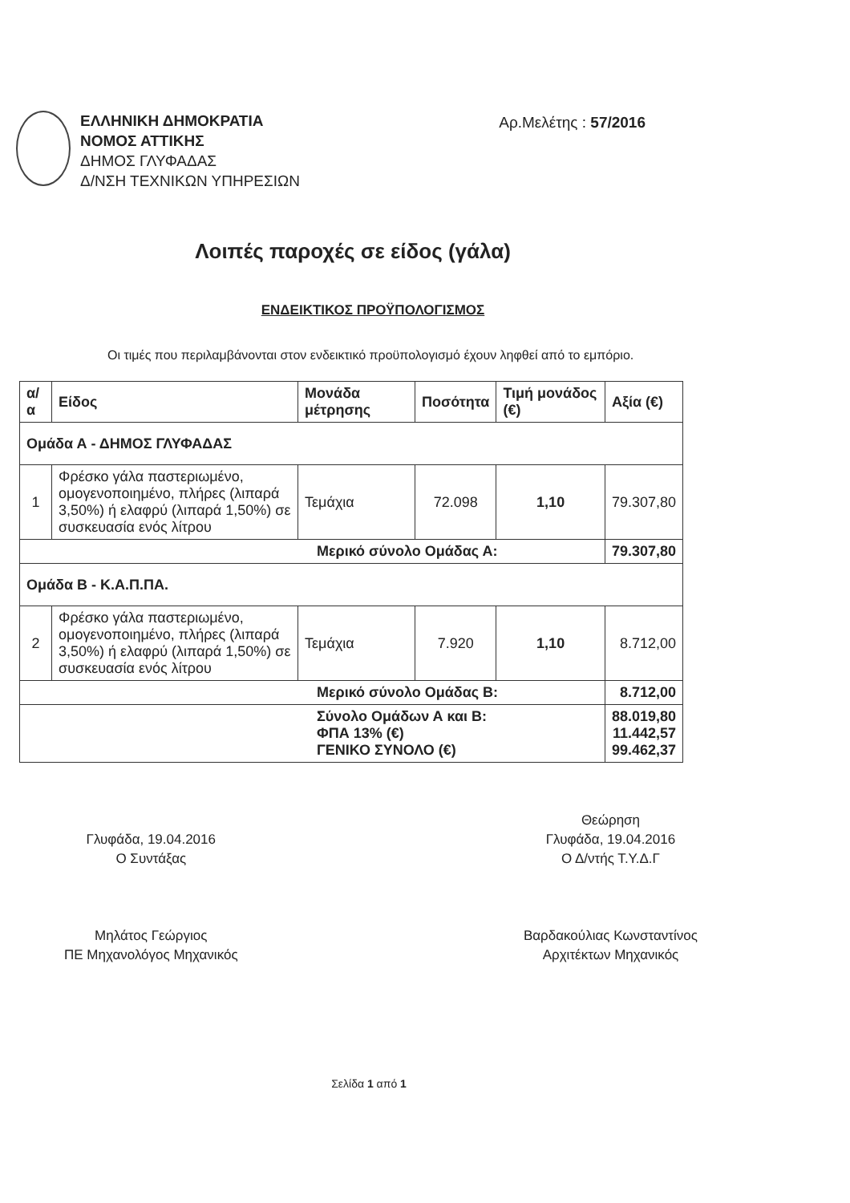ΕΛΛΗΝΙΚΗ ΔΗΜΟΚΡΑΤΙΑ
ΝΟΜΟΣ ΑΤΤΙΚΗΣ
ΔΗΜΟΣ ΓΛΥΦΑΔΑΣ
Δ/ΝΣΗ ΤΕΧΝΙΚΩΝ ΥΠΗΡΕΣΙΩΝ
Αρ.Μελέτης : 57/2016
Λοιπές παροχές σε είδος (γάλα)
ΕΝΔΕΙΚΤΙΚΟΣ ΠΡΟΫΠΟΛΟΓΙΣΜΟΣ
Οι τιμές που περιλαμβάνονται στον ενδεικτικό προϋπολογισμό έχουν ληφθεί από το εμπόριο.
| α/α | Είδος | Μονάδα μέτρησης | Ποσότητα | Τιμή μονάδος (€) | Αξία (€) |
| --- | --- | --- | --- | --- | --- |
| Ομάδα Α - ΔΗΜΟΣ ΓΛΥΦΑΔΑΣ | | | | | |
| 1 | Φρέσκο γάλα παστεριωμένο, ομογενοποιημένο, πλήρες (λιπαρά 3,50%) ή ελαφρύ (λιπαρά 1,50%) σε συσκευασία ενός λίτρου | Τεμάχια | 72.098 | 1,10 | 79.307,80 |
| Μερικό σύνολο Ομάδας Α: | | | | | 79.307,80 |
| Ομάδα Β - Κ.Α.Π.ΠΑ. | | | | | |
| 2 | Φρέσκο γάλα παστεριωμένο, ομογενοποιημένο, πλήρες (λιπαρά 3,50%) ή ελαφρύ (λιπαρά 1,50%) σε συσκευασία ενός λίτρου | Τεμάχια | 7.920 | 1,10 | 8.712,00 |
| Μερικό σύνολο Ομάδας Β: | | | | | 8.712,00 |
| Σύνολο Ομάδων Α και Β: ΦΠΑ 13% (€) ΓΕΝΙΚΟ ΣΥΝΟΛΟ (€) | | | | | 88.019,80 11.442,57 99.462,37 |
Γλυφάδα, 19.04.2016
Ο Συντάξας
Μηλάτος Γεώργιος
ΠΕ Μηχανολόγος Μηχανικός
Θεώρηση
Γλυφάδα, 19.04.2016
Ο Δ/ντής Τ.Υ.Δ.Γ
Βαρδακούλιας Κωνσταντίνος
Αρχιτέκτων Μηχανικός
Σελίδα 1 από 1